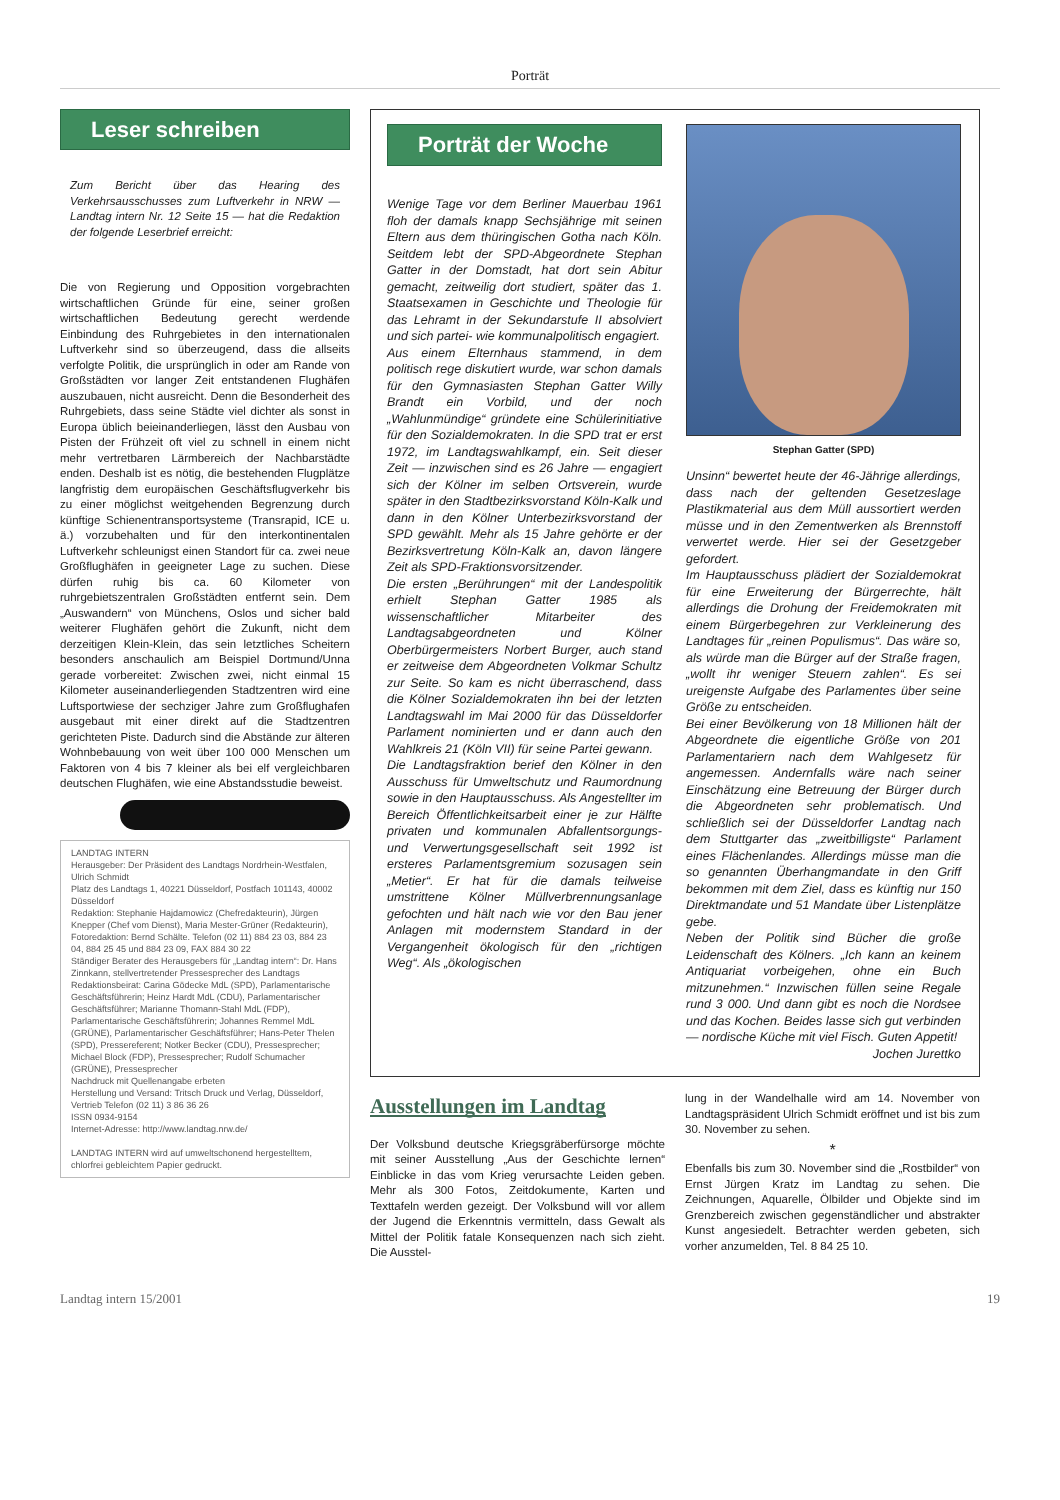Porträt
Leser schreiben
Zum Bericht über das Hearing des Verkehrsausschusses zum Luftverkehr in NRW — Landtag intern Nr. 12 Seite 15 — hat die Redaktion der folgende Leserbrief erreicht:
Die von Regierung und Opposition vorgebrachten wirtschaftlichen Gründe für eine, seiner großen wirtschaftlichen Bedeutung gerecht werdende Einbindung des Ruhrgebietes in den internationalen Luftverkehr sind so überzeugend, dass die allseits verfolgte Politik, die ursprünglich in oder am Rande von Großstädten vor langer Zeit entstandenen Flughäfen auszubauen, nicht ausreicht. Denn die Besonderheit des Ruhrgebiets, dass seine Städte viel dichter als sonst in Europa üblich beieinanderliegen, lässt den Ausbau von Pisten der Frühzeit oft viel zu schnell in einem nicht mehr vertretbaren Lärmbereich der Nachbarstädte enden. Deshalb ist es nötig, die bestehenden Flugplätze langfristig dem europäischen Geschäftsflugverkehr bis zu einer möglichst weitgehenden Begrenzung durch künftige Schienentransportsysteme (Transrapid, ICE u. ä.) vorzubehalten und für den interkontinentalen Luftverkehr schleunigst einen Standort für ca. zwei neue Großflughäfen in geeigneter Lage zu suchen. Diese dürfen ruhig bis ca. 60 Kilometer von ruhrgebietszentralen Großstädten entfernt sein. Dem „Auswandern“ von Münchens, Oslos und sicher bald weiterer Flughäfen gehört die Zukunft, nicht dem derzeitigen Klein-Klein, das sein letztliches Scheitern besonders anschaulich am Beispiel Dortmund/Unna gerade vorbereitet: Zwischen zwei, nicht einmal 15 Kilometer auseinanderliegenden Stadtzentren wird eine Luftsportwiese der sechziger Jahre zum Großflughafen ausgebaut mit einer direkt auf die Stadtzentren gerichteten Piste. Dadurch sind die Abstände zur älteren Wohnbebauung von weit über 100 000 Menschen um Faktoren von 4 bis 7 kleiner als bei elf vergleichbaren deutschen Flughäfen, wie eine Abstandsstudie beweist.
LANDTAG INTERN
Herausgeber: Der Präsident des Landtags Nordrhein-Westfalen, Ulrich Schmidt
Platz des Landtags 1, 40221 Düsseldorf, Postfach 101143, 40002 Düsseldorf
Redaktion: Stephanie Hajdamowicz (Chefredakteurin), Jürgen Knepper (Chef vom Dienst), Maria Mester-Grüner (Redakteurin), Fotoredaktion: Bernd Schälte. Telefon (02 11) 884 23 03, 884 23 04, 884 25 45 und 884 23 09, FAX 884 30 22
Ständiger Berater des Herausgebers für „Landtag intern“: Dr. Hans Zinnkann, stellvertretender Pressesprecher des Landtags
Redaktionsbeirat: Carina Gödecke MdL (SPD), Parlamentarische Geschäftsführerin; Heinz Hardt MdL (CDU), Parlamentarischer Geschäftsführer; Marianne Thomann-Stahl MdL (FDP), Parlamentarische Geschäftsführerin; Johannes Remmel MdL (GRÜNE), Parlamentarischer Geschäftsführer; Hans-Peter Thelen (SPD), Pressereferent; Notker Becker (CDU), Pressesprecher; Michael Block (FDP), Pressesprecher; Rudolf Schumacher (GRÜNE), Pressesprecher
Nachdruck mit Quellenangabe erbeten
Herstellung und Versand: Tritsch Druck und Verlag, Düsseldorf, Vertrieb Telefon (02 11) 3 86 36 26
ISSN 0934-9154
Internet-Adresse: http://www.landtag.nrw.de/
LANDTAG INTERN wird auf umweltschonend hergestelltem, chlorfrei gebleichtem Papier gedruckt.
Porträt der Woche
Wenige Tage vor dem Berliner Mauerbau 1961 floh der damals knapp Sechsjährige mit seinen Eltern aus dem thüringischen Gotha nach Köln. Seitdem lebt der SPD-Abgeordnete Stephan Gatter in der Domstadt, hat dort sein Abitur gemacht, zeitweilig dort studiert, später das 1. Staatsexamen in Geschichte und Theologie für das Lehramt in der Sekundarstufe II absolviert und sich partei- wie kommunalpolitisch engagiert.
Aus einem Elternhaus stammend, in dem politisch rege diskutiert wurde, war schon damals für den Gymnasiasten Stephan Gatter Willy Brandt ein Vorbild, und der noch „Wahlunmündige“ gründete eine Schülerinitiative für den Sozialdemokraten. In die SPD trat er erst 1972, im Landtagswahlkampf, ein. Seit dieser Zeit — inzwischen sind es 26 Jahre — engagiert sich der Kölner im selben Ortsverein, wurde später in den Stadtbezirksvorstand Köln-Kalk und dann in den Kölner Unterbezirksvorstand der SPD gewählt. Mehr als 15 Jahre gehörte er der Bezirksvertretung Köln-Kalk an, davon längere Zeit als SPD-Fraktionsvorsitzender.
Die ersten „Berührungen“ mit der Landespolitik erhielt Stephan Gatter 1985 als wissenschaftlicher Mitarbeiter des Landtagsabgeordneten und Kölner Oberbürgermeisters Norbert Burger, auch stand er zeitweise dem Abgeordneten Volkmar Schultz zur Seite. So kam es nicht überraschend, dass die Kölner Sozialdemokraten ihn bei der letzten Landtagswahl im Mai 2000 für das Düsseldorfer Parlament nominierten und er dann auch den Wahlkreis 21 (Köln VII) für seine Partei gewann.
Die Landtagsfraktion berief den Kölner in den Ausschuss für Umweltschutz und Raumordnung sowie in den Hauptausschuss. Als Angestellter im Bereich Öffentlichkeitsarbeit einer je zur Hälfte privaten und kommunalen Abfallentsorgungs- und Verwertungsgesellschaft seit 1992 ist ersteres Parlamentsgremium sozusagen sein „Metier“. Er hat für die damals teilweise umstrittene Kölner Müllverbrennungsanlage gefochten und hält nach wie vor den Bau jener Anlagen mit modernstem Standard in der Vergangenheit ökologisch für den „richtigen Weg“. Als „ökologischen
Stephan Gatter (SPD)
Unsinn“ bewertet heute der 46-Jährige allerdings, dass nach der geltenden Gesetzeslage Plastikmaterial aus dem Müll aussortiert werden müsse und in den Zementwerken als Brennstoff verwertet werde. Hier sei der Gesetzgeber gefordert.
Im Hauptausschuss plädiert der Sozialdemokrat für eine Erweiterung der Bürgerrechte, hält allerdings die Drohung der Freidemokraten mit einem Bürgerbegehren zur Verkleinerung des Landtages für „reinen Populismus“. Das wäre so, als würde man die Bürger auf der Straße fragen, „wollt ihr weniger Steuern zahlen“. Es sei ureigenste Aufgabe des Parlamentes über seine Größe zu entscheiden.
Bei einer Bevölkerung von 18 Millionen hält der Abgeordnete die eigentliche Größe von 201 Parlamentariern nach dem Wahlgesetz für angemessen. Andernfalls wäre nach seiner Einschätzung eine Betreuung der Bürger durch die Abgeordneten sehr problematisch. Und schließlich sei der Düsseldorfer Landtag nach dem Stuttgarter das „zweitbilligste“ Parlament eines Flächenlandes. Allerdings müsse man die so genannten Überhangmandate in den Griff bekommen mit dem Ziel, dass es künftig nur 150 Direktmandate und 51 Mandate über Listenplätze gebe.
Neben der Politik sind Bücher die große Leidenschaft des Kölners. „Ich kann an keinem Antiquariat vorbeigehen, ohne ein Buch mitzunehmen.“ Inzwischen füllen seine Regale rund 3 000. Und dann gibt es noch die Nordsee und das Kochen. Beides lasse sich gut verbinden — nordische Küche mit viel Fisch. Guten Appetit!
Jochen Jurettko
Ausstellungen im Landtag
Der Volksbund deutsche Kriegsgräberfürsorge möchte mit seiner Ausstellung „Aus der Geschichte lernen“ Einblicke in das vom Krieg verursachte Leiden geben. Mehr als 300 Fotos, Zeitdokumente, Karten und Texttafeln werden gezeigt. Der Volksbund will vor allem der Jugend die Erkenntnis vermitteln, dass Gewalt als Mittel der Politik fatale Konsequenzen nach sich zieht. Die Ausstel-
lung in der Wandelhalle wird am 14. November von Landtagspräsident Ulrich Schmidt eröffnet und ist bis zum 30. November zu sehen.
*
Ebenfalls bis zum 30. November sind die „Rostbilder“ von Ernst Jürgen Kratz im Landtag zu sehen. Die Zeichnungen, Aquarelle, Ölbilder und Objekte sind im Grenzbereich zwischen gegenständlicher und abstrakter Kunst angesiedelt. Betrachter werden gebeten, sich vorher anzumelden, Tel. 8 84 25 10.
Landtag intern 15/2001 19